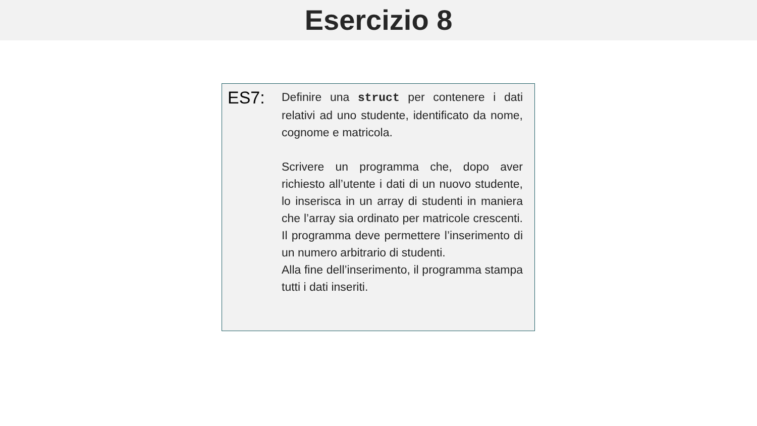Esercizio 8
ES7:
Definire una struct per contenere i dati relativi ad uno studente, identificato da nome, cognome e matricola.
Scrivere un programma che, dopo aver richiesto all’utente i dati di un nuovo studente, lo inserisca in un array di studenti in maniera che l’array sia ordinato per matricole crescenti. Il programma deve permettere l’inserimento di un numero arbitrario di studenti.
Alla fine dell’inserimento, il programma stampa tutti i dati inseriti.